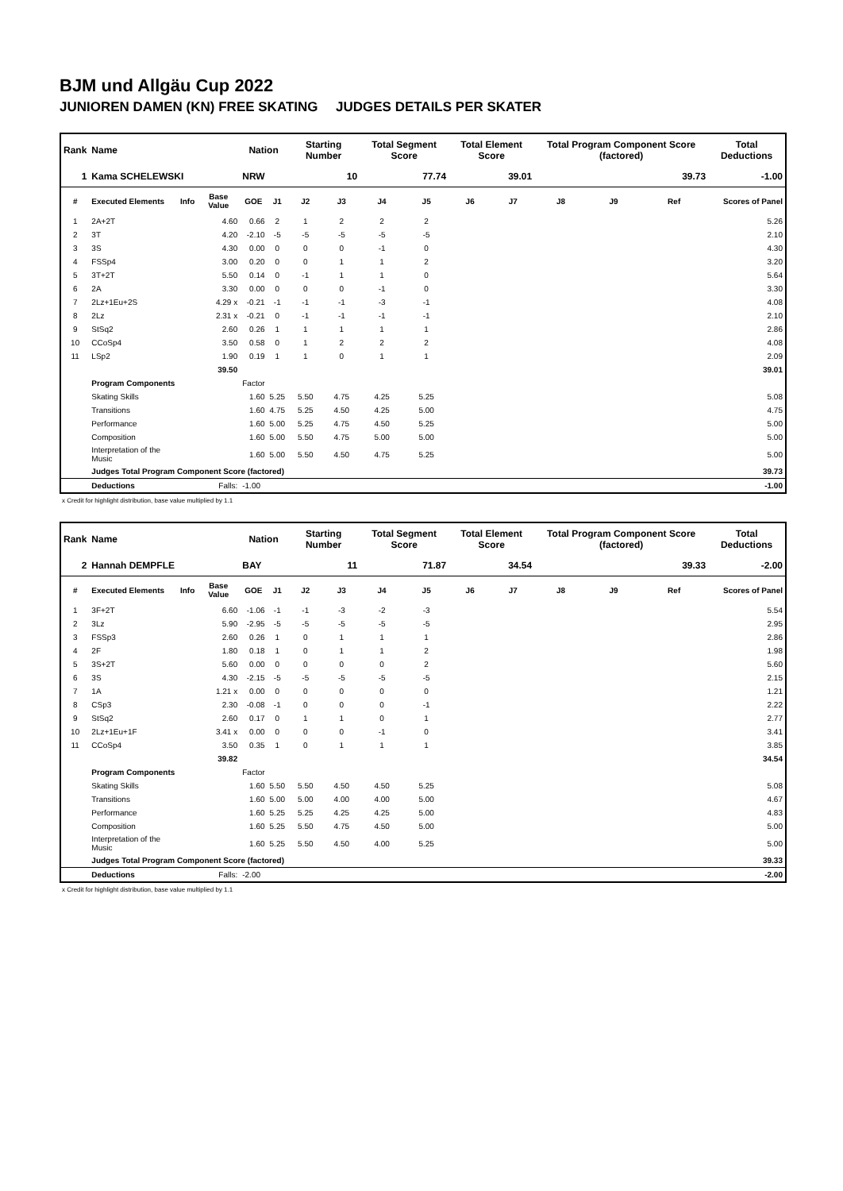BJM und Allgäu Cup 2022
JUNIOREN DAMEN (KN) FREE SKATING JUDGES DETAILS PER SKATER
| Rank | Name | | | Nation | | Starting Number | | Total Segment Score | | Total Element Score | | Total Program Component Score (factored) | | | Total Deductions |
| --- | --- | --- | --- | --- | --- | --- | --- | --- | --- | --- | --- | --- | --- | --- | --- |
| 1 | Kama SCHELEWSKI | | | NRW | | 10 | | 77.74 | | 39.01 | | 39.73 | | | -1.00 |
| # | Executed Elements | Info | Base Value | GOE | J1 | J2 | J3 | J4 | J5 | J6 | J7 | J8 | J9 | Ref | Scores of Panel |
| 1 | 2A+2T | | 4.60 | 0.66 | 2 | 1 | 2 | 2 | 2 | | | | | | 5.26 |
| 2 | 3T | | 4.20 | -2.10 | -5 | -5 | -5 | -5 | -5 | | | | | | 2.10 |
| 3 | 3S | | 4.30 | 0.00 | 0 | 0 | 0 | -1 | 0 | | | | | | 4.30 |
| 4 | FSSp4 | | 3.00 | 0.20 | 0 | 0 | 1 | 1 | 2 | | | | | | 3.20 |
| 5 | 3T+2T | | 5.50 | 0.14 | 0 | -1 | 1 | 1 | 0 | | | | | | 5.64 |
| 6 | 2A | | 3.30 | 0.00 | 0 | 0 | 0 | -1 | 0 | | | | | | 3.30 |
| 7 | 2Lz+1Eu+2S | | 4.29 x | -0.21 | -1 | -1 | -1 | -3 | -1 | | | | | | 4.08 |
| 8 | 2Lz | | 2.31 x | -0.21 | 0 | -1 | -1 | -1 | -1 | | | | | | 2.10 |
| 9 | StSq2 | | 2.60 | 0.26 | 1 | 1 | 1 | 1 | 1 | | | | | | 2.86 |
| 10 | CCoSp4 | | 3.50 | 0.58 | 0 | 1 | 2 | 2 | 2 | | | | | | 4.08 |
| 11 | LSp2 | | 1.90 | 0.19 | 1 | 1 | 0 | 1 | 1 | | | | | | 2.09 |
| | | | 39.50 | | | | | | | | | | | | 39.01 |
| | Program Components | | | Factor | | | | | | | | | | | |
| | Skating Skills | | | 1.60 | 5.25 | 5.50 | 4.75 | 4.25 | 5.25 | | | | | | 5.08 |
| | Transitions | | | 1.60 | 4.75 | 5.25 | 4.50 | 4.25 | 5.00 | | | | | | 4.75 |
| | Performance | | | 1.60 | 5.00 | 5.25 | 4.75 | 4.50 | 5.25 | | | | | | 5.00 |
| | Composition | | | 1.60 | 5.00 | 5.50 | 4.75 | 5.00 | 5.00 | | | | | | 5.00 |
| | Interpretation of the Music | | | 1.60 | 5.00 | 5.50 | 4.50 | 4.75 | 5.25 | | | | | | 5.00 |
| | Judges Total Program Component Score (factored) | | | | | | | | | | | | | | 39.73 |
| | Deductions | | Falls: | -1.00 | | | | | | | | | | | -1.00 |
x Credit for highlight distribution, base value multiplied by 1.1
| Rank | Name | | | Nation | | Starting Number | | Total Segment Score | | Total Element Score | | Total Program Component Score (factored) | | | Total Deductions |
| --- | --- | --- | --- | --- | --- | --- | --- | --- | --- | --- | --- | --- | --- | --- | --- |
| 2 | Hannah DEMPFLE | | | BAY | | 11 | | 71.87 | | 34.54 | | 39.33 | | | -2.00 |
| # | Executed Elements | Info | Base Value | GOE | J1 | J2 | J3 | J4 | J5 | J6 | J7 | J8 | J9 | Ref | Scores of Panel |
| 1 | 3F+2T | | 6.60 | -1.06 | -1 | -1 | -3 | -2 | -3 | | | | | | 5.54 |
| 2 | 3Lz | | 5.90 | -2.95 | -5 | -5 | -5 | -5 | -5 | | | | | | 2.95 |
| 3 | FSSp3 | | 2.60 | 0.26 | 1 | 0 | 1 | 1 | 1 | | | | | | 2.86 |
| 4 | 2F | | 1.80 | 0.18 | 1 | 0 | 1 | 1 | 2 | | | | | | 1.98 |
| 5 | 3S+2T | | 5.60 | 0.00 | 0 | 0 | 0 | 0 | 2 | | | | | | 5.60 |
| 6 | 3S | | 4.30 | -2.15 | -5 | -5 | -5 | -5 | -5 | | | | | | 2.15 |
| 7 | 1A | | 1.21 x | 0.00 | 0 | 0 | 0 | 0 | 0 | | | | | | 1.21 |
| 8 | CSp3 | | 2.30 | -0.08 | -1 | 0 | 0 | 0 | -1 | | | | | | 2.22 |
| 9 | StSq2 | | 2.60 | 0.17 | 0 | 1 | 1 | 0 | 1 | | | | | | 2.77 |
| 10 | 2Lz+1Eu+1F | | 3.41 x | 0.00 | 0 | 0 | 0 | -1 | 0 | | | | | | 3.41 |
| 11 | CCoSp4 | | 3.50 | 0.35 | 1 | 0 | 1 | 1 | 1 | | | | | | 3.85 |
| | | | 39.82 | | | | | | | | | | | | 34.54 |
| | Program Components | | | Factor | | | | | | | | | | | |
| | Skating Skills | | | 1.60 | 5.50 | 5.50 | 4.50 | 4.50 | 5.25 | | | | | | 5.08 |
| | Transitions | | | 1.60 | 5.00 | 5.00 | 4.00 | 4.00 | 5.00 | | | | | | 4.67 |
| | Performance | | | 1.60 | 5.25 | 5.25 | 4.25 | 4.25 | 5.00 | | | | | | 4.83 |
| | Composition | | | 1.60 | 5.25 | 5.50 | 4.75 | 4.50 | 5.00 | | | | | | 5.00 |
| | Interpretation of the Music | | | 1.60 | 5.25 | 5.50 | 4.50 | 4.00 | 5.25 | | | | | | 5.00 |
| | Judges Total Program Component Score (factored) | | | | | | | | | | | | | | 39.33 |
| | Deductions | | Falls: | -2.00 | | | | | | | | | | | -2.00 |
x Credit for highlight distribution, base value multiplied by 1.1